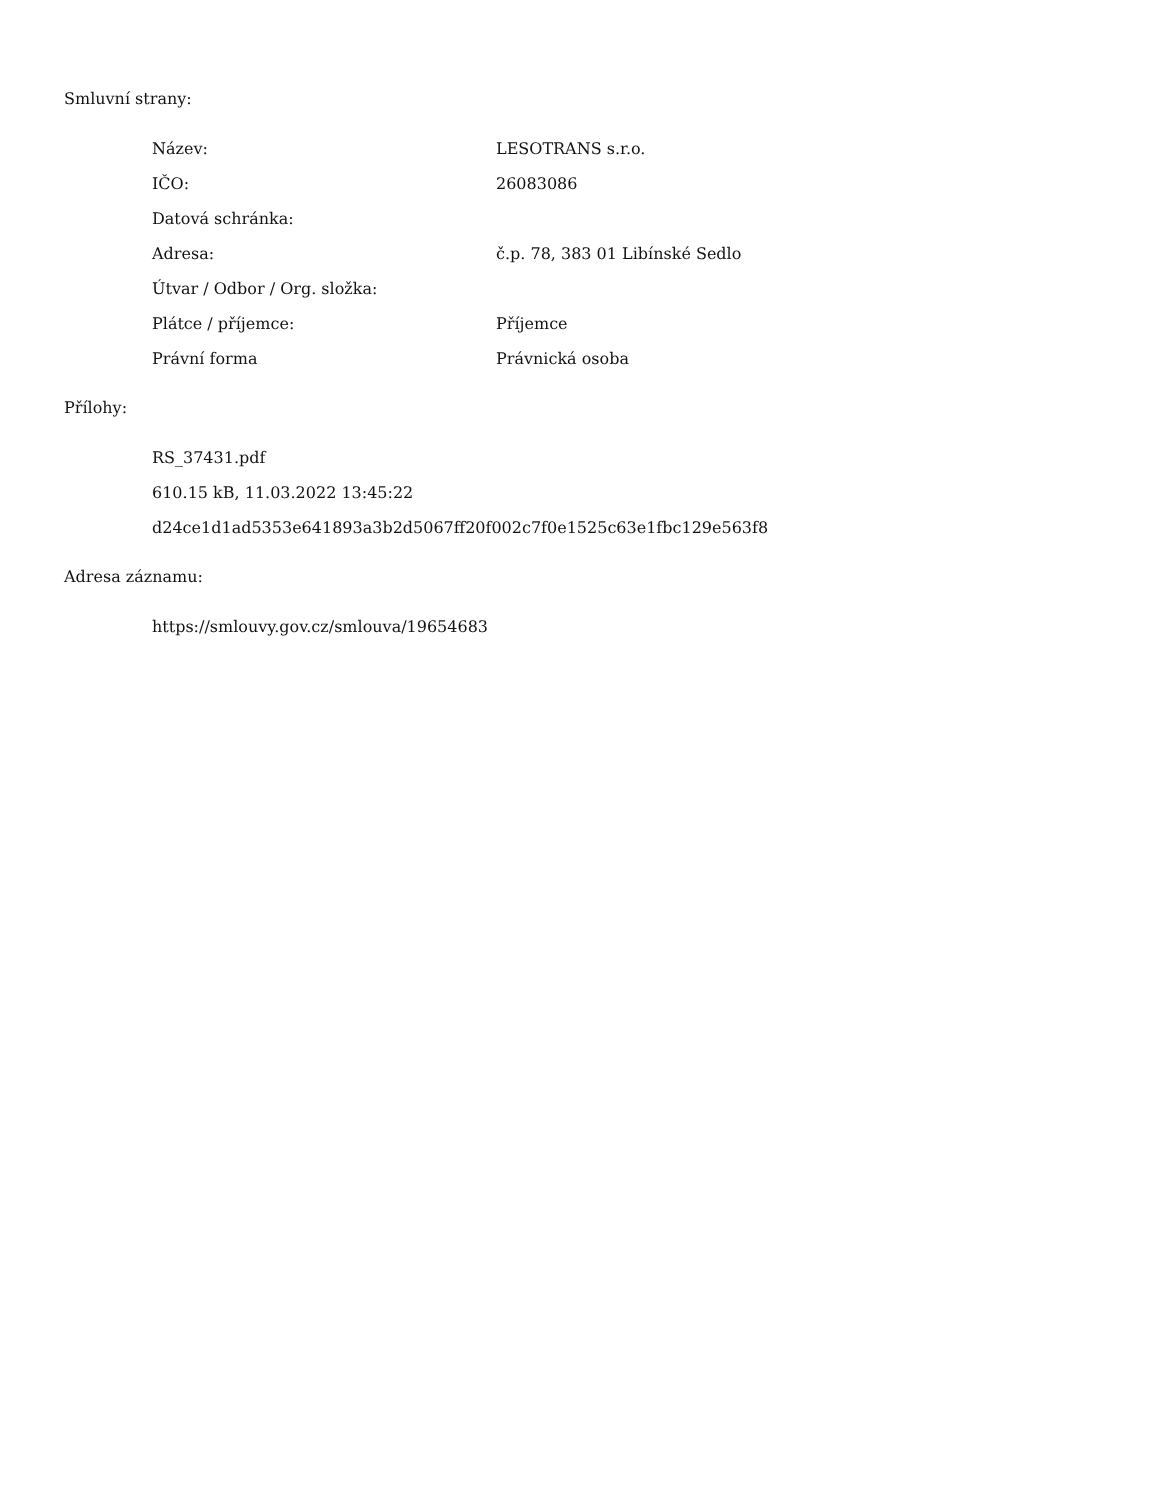Smluvní strany:
| Název: | LESOTRANS s.r.o. |
| IČO: | 26083086 |
| Datová schránka: | |
| Adresa: | č.p. 78, 383 01 Libínské Sedlo |
| Útvar / Odbor / Org. složka: | |
| Plátce / příjemce: | Příjemce |
| Právní forma | Právnická osoba |
Přílohy:
RS_37431.pdf
610.15 kB, 11.03.2022 13:45:22
d24ce1d1ad5353e641893a3b2d5067ff20f002c7f0e1525c63e1fbc129e563f8
Adresa záznamu:
https://smlouvy.gov.cz/smlouva/19654683